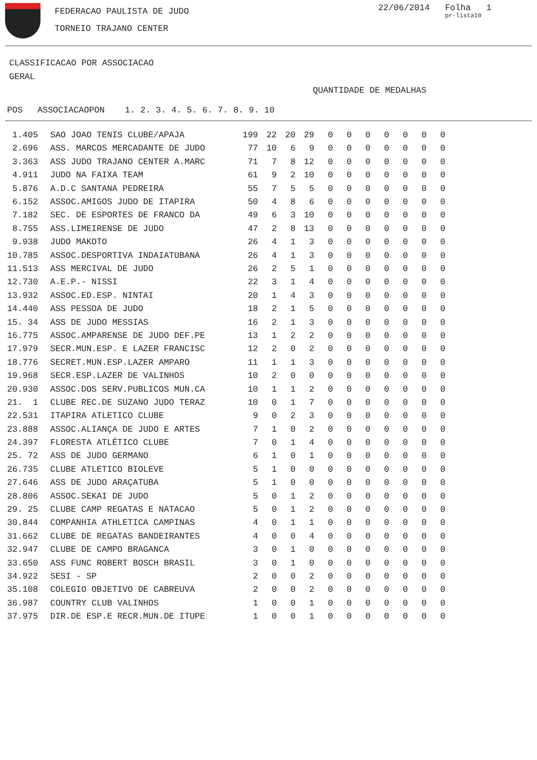FEDERACAO PAULISTA DE JUDO
TORNEIO TRAJANO CENTER
22/06/2014 Folha 1
pr-lista10
CLASSIFICACAO POR ASSOCIACAO
GERAL
QUANTIDADE DE MEDALHAS
| POS | ASSOCIACAO | PON | 1. 2. 3. 4. 5. 6. 7. 8. 9. 10 |
| --- | --- | --- | --- |
| 1. | 405 | SAO JOAO TENIS CLUBE/APAJA | 199 | 22 | 20 | 29 | 0 | 0 | 0 | 0 | 0 | 0 | 0 |
| 2. | 696 | ASS. MARCOS MERCADANTE DE JUDO | 77 | 10 | 6 | 9 | 0 | 0 | 0 | 0 | 0 | 0 | 0 |
| 3. | 363 | ASS JUDO TRAJANO CENTER A.MARC | 71 | 7 | 8 | 12 | 0 | 0 | 0 | 0 | 0 | 0 | 0 |
| 4. | 911 | JUDO NA FAIXA TEAM | 61 | 9 | 2 | 10 | 0 | 0 | 0 | 0 | 0 | 0 | 0 |
| 5. | 876 | A.D.C SANTANA PEDREIRA | 55 | 7 | 5 | 5 | 0 | 0 | 0 | 0 | 0 | 0 | 0 |
| 6. | 152 | ASSOC.AMIGOS JUDO DE ITAPIRA | 50 | 4 | 8 | 6 | 0 | 0 | 0 | 0 | 0 | 0 | 0 |
| 7. | 182 | SEC. DE ESPORTES DE FRANCO DA | 49 | 6 | 3 | 10 | 0 | 0 | 0 | 0 | 0 | 0 | 0 |
| 8. | 755 | ASS.LIMEIRENSE DE JUDO | 47 | 2 | 8 | 13 | 0 | 0 | 0 | 0 | 0 | 0 | 0 |
| 9. | 938 | JUDO MAKOTO | 26 | 4 | 1 | 3 | 0 | 0 | 0 | 0 | 0 | 0 | 0 |
| 10. | 785 | ASSOC.DESPORTIVA INDAIATUBANA | 26 | 4 | 1 | 3 | 0 | 0 | 0 | 0 | 0 | 0 | 0 |
| 11. | 513 | ASS MERCIVAL DE JUDO | 26 | 2 | 5 | 1 | 0 | 0 | 0 | 0 | 0 | 0 | 0 |
| 12. | 730 | A.E.P.- NISSI | 22 | 3 | 1 | 4 | 0 | 0 | 0 | 0 | 0 | 0 | 0 |
| 13. | 932 | ASSOC.ED.ESP. NINTAI | 20 | 1 | 4 | 3 | 0 | 0 | 0 | 0 | 0 | 0 | 0 |
| 14. | 440 | ASS PESSOA DE JUDO | 18 | 2 | 1 | 5 | 0 | 0 | 0 | 0 | 0 | 0 | 0 |
| 15. | 34 | ASS DE JUDO MESSIAS | 16 | 2 | 1 | 3 | 0 | 0 | 0 | 0 | 0 | 0 | 0 |
| 16. | 775 | ASSOC.AMPARENSE DE JUDO DEF.PE | 13 | 1 | 2 | 2 | 0 | 0 | 0 | 0 | 0 | 0 | 0 |
| 17. | 979 | SECR.MUN.ESP. E LAZER FRANCISC | 12 | 2 | 0 | 2 | 0 | 0 | 0 | 0 | 0 | 0 | 0 |
| 18. | 776 | SECRET.MUN.ESP.LAZER AMPARO | 11 | 1 | 1 | 3 | 0 | 0 | 0 | 0 | 0 | 0 | 0 |
| 19. | 968 | SECR.ESP.LAZER DE VALINHOS | 10 | 2 | 0 | 0 | 0 | 0 | 0 | 0 | 0 | 0 | 0 |
| 20. | 930 | ASSOC.DOS SERV.PUBLICOS MUN.CA | 10 | 1 | 1 | 2 | 0 | 0 | 0 | 0 | 0 | 0 | 0 |
| 21. | 1 | CLUBE REC.DE SUZANO JUDO TERAZ | 10 | 0 | 1 | 7 | 0 | 0 | 0 | 0 | 0 | 0 | 0 |
| 22. | 531 | ITAPIRA ATLETICO CLUBE | 9 | 0 | 2 | 3 | 0 | 0 | 0 | 0 | 0 | 0 | 0 |
| 23. | 888 | ASSOC.ALIANÇA DE JUDO E ARTES | 7 | 1 | 0 | 2 | 0 | 0 | 0 | 0 | 0 | 0 | 0 |
| 24. | 397 | FLORESTA ATLÉTICO CLUBE | 7 | 0 | 1 | 4 | 0 | 0 | 0 | 0 | 0 | 0 | 0 |
| 25. | 72 | ASS DE JUDO GERMANO | 6 | 1 | 0 | 1 | 0 | 0 | 0 | 0 | 0 | 0 | 0 |
| 26. | 735 | CLUBE ATLETICO BIOLEVE | 5 | 1 | 0 | 0 | 0 | 0 | 0 | 0 | 0 | 0 | 0 |
| 27. | 646 | ASS DE JUDO ARAÇATUBA | 5 | 1 | 0 | 0 | 0 | 0 | 0 | 0 | 0 | 0 | 0 |
| 28. | 806 | ASSOC.SEKAI DE JUDO | 5 | 0 | 1 | 2 | 0 | 0 | 0 | 0 | 0 | 0 | 0 |
| 29. | 25 | CLUBE CAMP REGATAS E NATACAO | 5 | 0 | 1 | 2 | 0 | 0 | 0 | 0 | 0 | 0 | 0 |
| 30. | 844 | COMPANHIA ATHLETICA CAMPINAS | 4 | 0 | 1 | 1 | 0 | 0 | 0 | 0 | 0 | 0 | 0 |
| 31. | 662 | CLUBE DE REGATAS BANDEIRANTES | 4 | 0 | 0 | 4 | 0 | 0 | 0 | 0 | 0 | 0 | 0 |
| 32. | 947 | CLUBE DE CAMPO BRAGANCA | 3 | 0 | 1 | 0 | 0 | 0 | 0 | 0 | 0 | 0 | 0 |
| 33. | 650 | ASS FUNC ROBERT BOSCH BRASIL | 3 | 0 | 1 | 0 | 0 | 0 | 0 | 0 | 0 | 0 | 0 |
| 34. | 922 | SESI - SP | 2 | 0 | 0 | 2 | 0 | 0 | 0 | 0 | 0 | 0 | 0 |
| 35. | 108 | COLEGIO OBJETIVO DE CABREUVA | 2 | 0 | 0 | 2 | 0 | 0 | 0 | 0 | 0 | 0 | 0 |
| 36. | 987 | COUNTRY CLUB VALINHOS | 1 | 0 | 0 | 1 | 0 | 0 | 0 | 0 | 0 | 0 | 0 |
| 37. | 975 | DIR.DE ESP.E RECR.MUN.DE ITUPE | 1 | 0 | 0 | 1 | 0 | 0 | 0 | 0 | 0 | 0 | 0 |